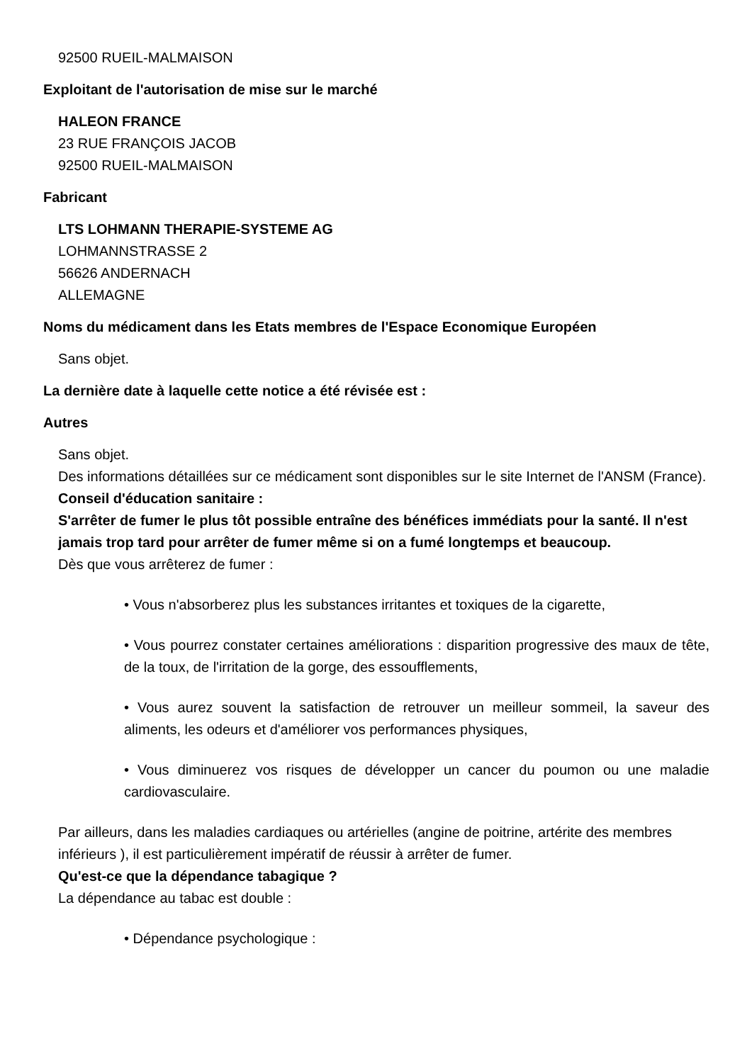92500 RUEIL-MALMAISON
Exploitant de l'autorisation de mise sur le marché
HALEON FRANCE
23 RUE FRANÇOIS JACOB
92500 RUEIL-MALMAISON
Fabricant
LTS LOHMANN THERAPIE-SYSTEME AG
LOHMANNSTRASSE 2
56626 ANDERNACH
ALLEMAGNE
Noms du médicament dans les Etats membres de l'Espace Economique Européen
Sans objet.
La dernière date à laquelle cette notice a été révisée est :
Autres
Sans objet.
Des informations détaillées sur ce médicament sont disponibles sur le site Internet de l'ANSM (France).
Conseil d'éducation sanitaire :
S'arrêter de fumer le plus tôt possible entraîne des bénéfices immédiats pour la santé. Il n'est jamais trop tard pour arrêter de fumer même si on a fumé longtemps et beaucoup.
Dès que vous arrêterez de fumer :
• Vous n'absorberez plus les substances irritantes et toxiques de la cigarette,
• Vous pourrez constater certaines améliorations : disparition progressive des maux de tête, de la toux, de l'irritation de la gorge, des essoufflements,
• Vous aurez souvent la satisfaction de retrouver un meilleur sommeil, la saveur des aliments, les odeurs et d'améliorer vos performances physiques,
• Vous diminuerez vos risques de développer un cancer du poumon ou une maladie cardiovasculaire.
Par ailleurs, dans les maladies cardiaques ou artérielles (angine de poitrine, artérite des membres inférieurs ), il est particulièrement impératif de réussir à arrêter de fumer.
Qu'est-ce que la dépendance tabagique ?
La dépendance au tabac est double :
• Dépendance psychologique :